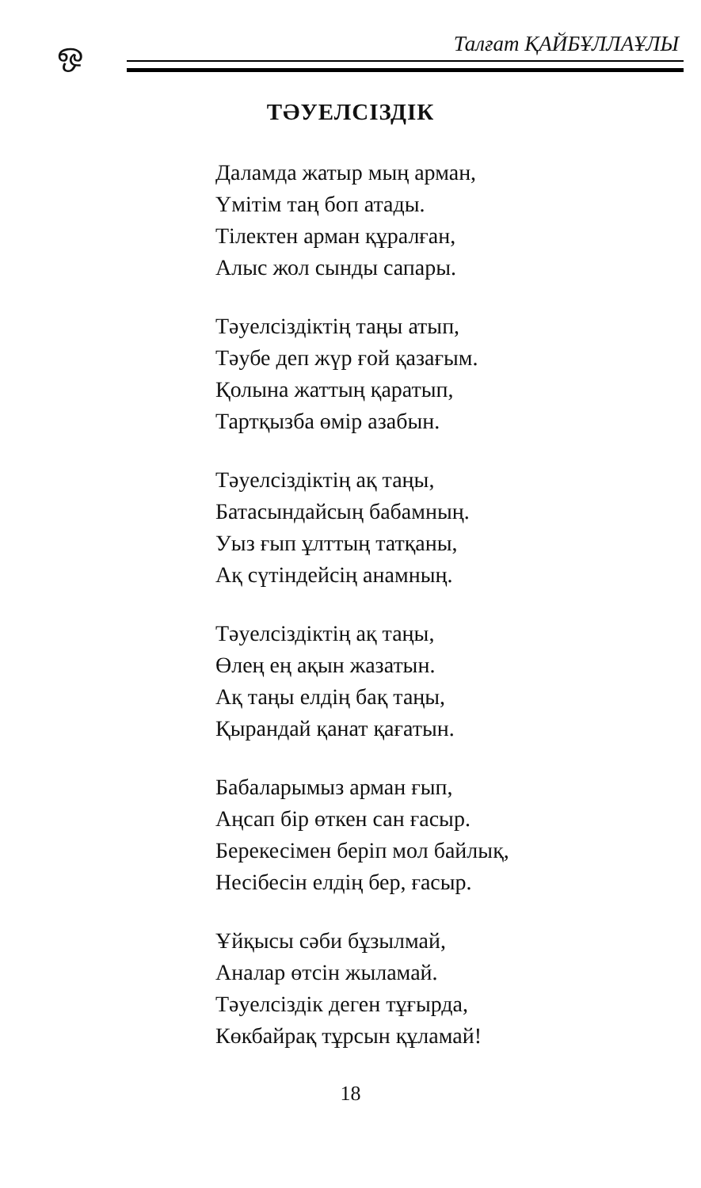ஒ Талғат ҚАЙБҰЛЛАҰЛЫ
ТӘУЕЛСІЗДІК
Даламда жатыр мың арман,
Үмітім таң боп атады.
Тілектен арман құралған,
Алыс жол сынды сапары.
Тәуелсіздіктің таңы атып,
Тәубе деп жүр ғой қазағым.
Қолына жаттың қаратып,
Тартқызба өмір азабын.
Тәуелсіздіктің ақ таңы,
Батасындайсың бабамның.
Уыз ғып ұлттың татқаны,
Ақ сүтіндейсің анамның.
Тәуелсіздіктің ақ таңы,
Өлең ең ақын жазатын.
Ақ таңы елдің бақ таңы,
Қырандай қанат қағатын.
Бабаларымыз арман ғып,
Аңсап бір өткен сан ғасыр.
Берекесімен беріп мол байлық,
Несібесін елдің бер, ғасыр.
Ұйқысы сәби бұзылмай,
Аналар өтсін жыламай.
Тәуелсіздік деген тұғырда,
Көкбайрақ тұрсын құламай!
18